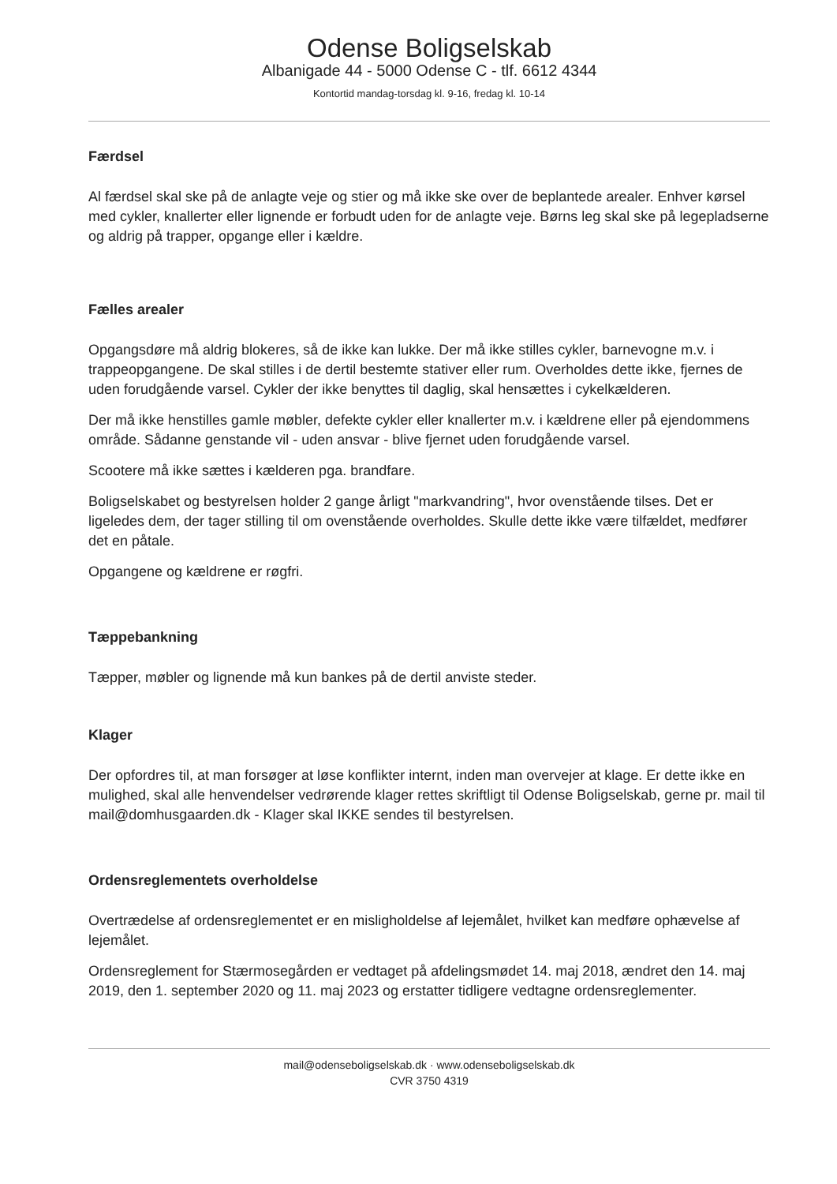Odense Boligselskab
Albanigade 44 - 5000 Odense C - tlf. 6612 4344
Kontortid mandag-torsdag kl. 9-16, fredag kl. 10-14
Færdsel
Al færdsel skal ske på de anlagte veje og stier og må ikke ske over de beplantede arealer. Enhver kørsel med cykler, knallerter eller lignende er forbudt uden for de anlagte veje. Børns leg skal ske på legepladserne og aldrig på trapper, opgange eller i kældre.
Fælles arealer
Opgangsdøre må aldrig blokeres, så de ikke kan lukke. Der må ikke stilles cykler, barnevogne m.v. i trappeopgangene. De skal stilles i de dertil bestemte stativer eller rum. Overholdes dette ikke, fjernes de uden forudgående varsel. Cykler der ikke benyttes til daglig, skal hensættes i cykelkælderen.
Der må ikke henstilles gamle møbler, defekte cykler eller knallerter m.v. i kældrene eller på ejendommens område. Sådanne genstande vil - uden ansvar - blive fjernet uden forudgående varsel.
Scootere må ikke sættes i kælderen pga. brandfare.
Boligselskabet og bestyrelsen holder 2 gange årligt "markvandring", hvor ovenstående tilses. Det er ligeledes dem, der tager stilling til om ovenstående overholdes. Skulle dette ikke være tilfældet, medfører det en påtale.
Opgangene og kældrene er røgfri.
Tæppebankning
Tæpper, møbler og lignende må kun bankes på de dertil anviste steder.
Klager
Der opfordres til, at man forsøger at løse konflikter internt, inden man overvejer at klage. Er dette ikke en mulighed, skal alle henvendelser vedrørende klager rettes skriftligt til Odense Boligselskab, gerne pr. mail til mail@domhusgaarden.dk - Klager skal IKKE sendes til bestyrelsen.
Ordensreglementets overholdelse
Overtrædelse af ordensreglementet er en misligholdelse af lejemålet, hvilket kan medføre ophævelse af lejemålet.
Ordensreglement for Stærmosegården er vedtaget på afdelingsmødet 14. maj 2018, ændret den 14. maj 2019, den 1. september 2020 og 11. maj 2023 og erstatter tidligere vedtagne ordensreglementer.
mail@odenseboligselskab.dk · www.odenseboligselskab.dk
CVR 3750 4319